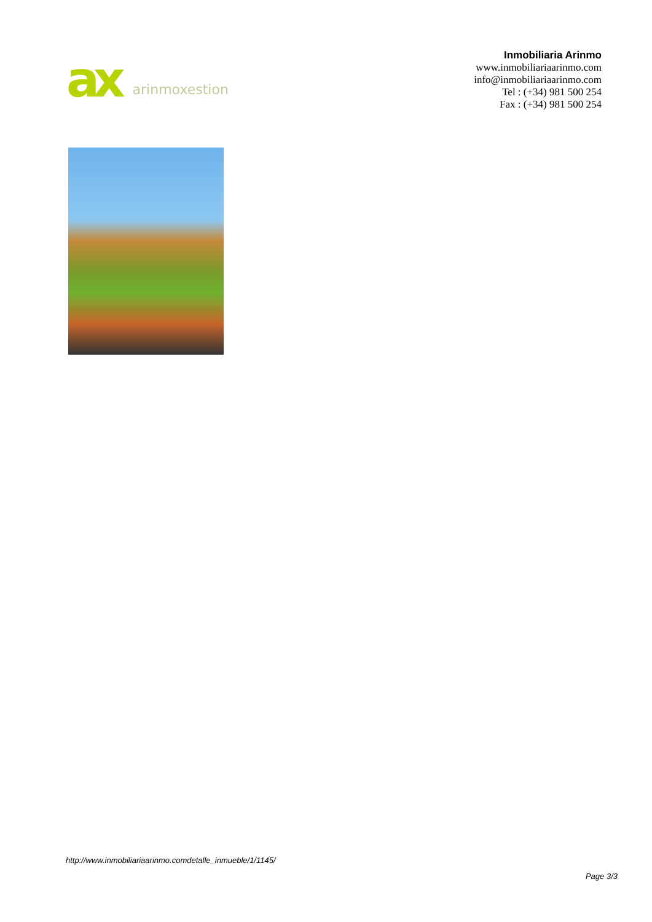ax arinmoxestion
Inmobiliaria Arinmo
www.inmobiliariaarinmo.com
info@inmobiliariaarinmo.com
Tel : (+34) 981 500 254
Fax : (+34) 981 500 254
http://www.inmobiliariaarinmo.comdetalle_inmueble/1/1145/
Page 3/3